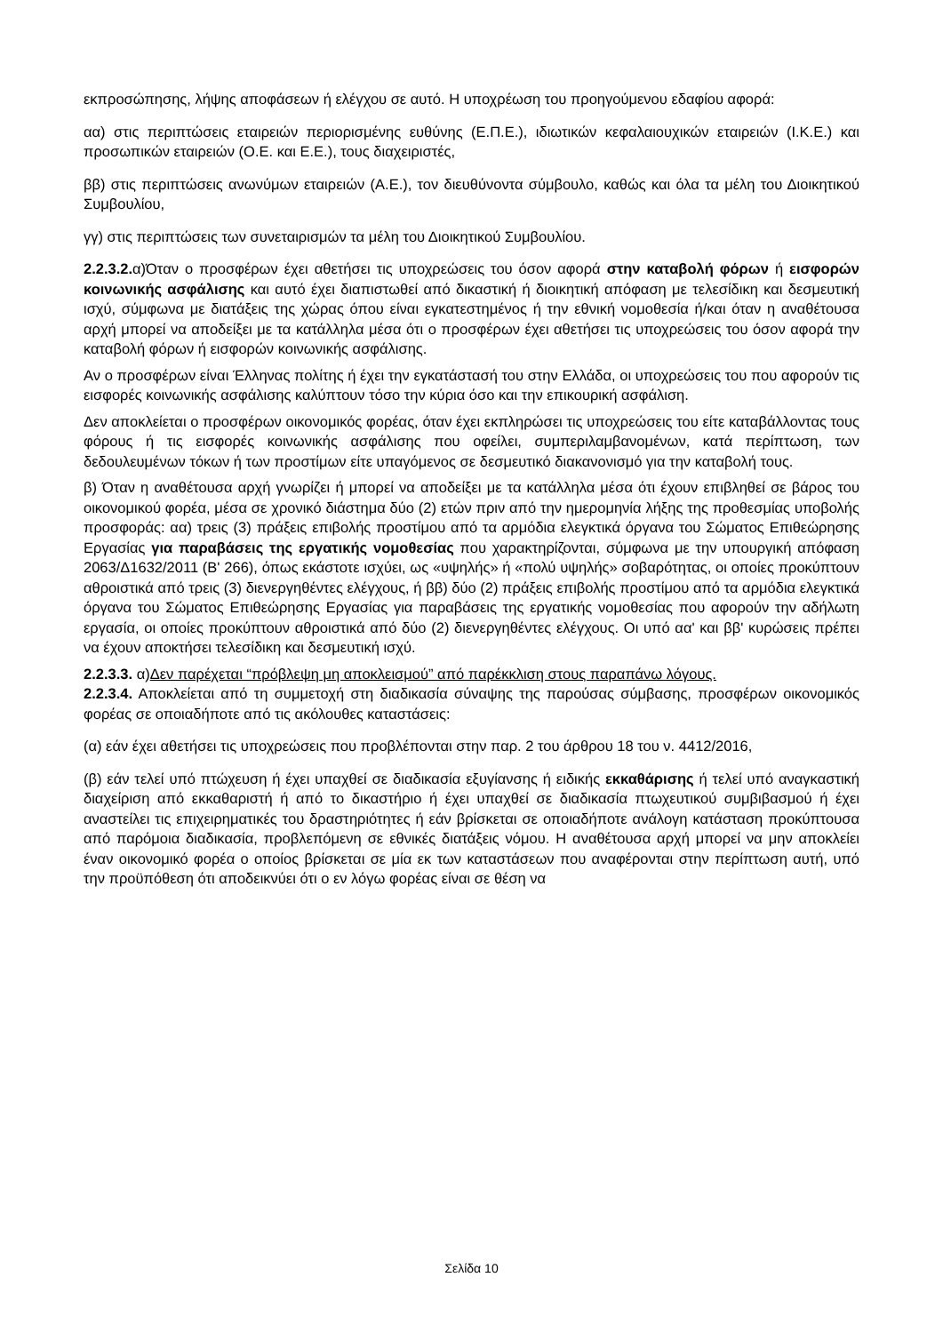εκπροσώπησης, λήψης αποφάσεων ή ελέγχου σε αυτό. Η υποχρέωση του προηγούμενου εδαφίου αφορά:
αα) στις περιπτώσεις εταιρειών περιορισμένης ευθύνης (Ε.Π.Ε.), ιδιωτικών κεφαλαιουχικών εταιρειών (Ι.Κ.Ε.) και προσωπικών εταιρειών (Ο.Ε. και Ε.Ε.), τους διαχειριστές,
ββ) στις περιπτώσεις ανωνύμων εταιρειών (Α.Ε.), τον διευθύνοντα σύμβουλο, καθώς και όλα τα μέλη του Διοικητικού Συμβουλίου,
γγ) στις περιπτώσεις των συνεταιρισμών τα μέλη του Διοικητικού Συμβουλίου.
2.2.3.2. α)Όταν ο προσφέρων έχει αθετήσει τις υποχρεώσεις του όσον αφορά στην καταβολή φόρων ή εισφορών κοινωνικής ασφάλισης και αυτό έχει διαπιστωθεί από δικαστική ή διοικητική απόφαση με τελεσίδικη και δεσμευτική ισχύ, σύμφωνα με διατάξεις της χώρας όπου είναι εγκατεστημένος ή την εθνική νομοθεσία ή/και όταν η αναθέτουσα αρχή μπορεί να αποδείξει με τα κατάλληλα μέσα ότι ο προσφέρων έχει αθετήσει τις υποχρεώσεις του όσον αφορά την καταβολή φόρων ή εισφορών κοινωνικής ασφάλισης.
Αν ο προσφέρων είναι Έλληνας πολίτης ή έχει την εγκατάστασή του στην Ελλάδα, οι υποχρεώσεις του που αφορούν τις εισφορές κοινωνικής ασφάλισης καλύπτουν τόσο την κύρια όσο και την επικουρική ασφάλιση.
Δεν αποκλείεται ο προσφέρων οικονομικός φορέας, όταν έχει εκπληρώσει τις υποχρεώσεις του είτε καταβάλλοντας τους φόρους ή τις εισφορές κοινωνικής ασφάλισης που οφείλει, συμπεριλαμβανομένων, κατά περίπτωση, των δεδουλευμένων τόκων ή των προστίμων είτε υπαγόμενος σε δεσμευτικό διακανονισμό για την καταβολή τους.
β) Όταν η αναθέτουσα αρχή γνωρίζει ή μπορεί να αποδείξει με τα κατάλληλα μέσα ότι έχουν επιβληθεί σε βάρος του οικονομικού φορέα, μέσα σε χρονικό διάστημα δύο (2) ετών πριν από την ημερομηνία λήξης της προθεσμίας υποβολής προσφοράς: αα) τρεις (3) πράξεις επιβολής προστίμου από τα αρμόδια ελεγκτικά όργανα του Σώματος Επιθεώρησης Εργασίας για παραβάσεις της εργατικής νομοθεσίας που χαρακτηρίζονται, σύμφωνα με την υπουργική απόφαση 2063/Δ1632/2011 (Β' 266), όπως εκάστοτε ισχύει, ως «υψηλής» ή «πολύ υψηλής» σοβαρότητας, οι οποίες προκύπτουν αθροιστικά από τρεις (3) διενεργηθέντες ελέγχους, ή ββ) δύο (2) πράξεις επιβολής προστίμου από τα αρμόδια ελεγκτικά όργανα του Σώματος Επιθεώρησης Εργασίας για παραβάσεις της εργατικής νομοθεσίας που αφορούν την αδήλωτη εργασία, οι οποίες προκύπτουν αθροιστικά από δύο (2) διενεργηθέντες ελέγχους. Οι υπό αα' και ββ' κυρώσεις πρέπει να έχουν αποκτήσει τελεσίδικη και δεσμευτική ισχύ.
2.2.3.3. α)Δεν παρέχεται “πρόβλεψη μη αποκλεισμού” από παρέκκλιση στους παραπάνω λόγους.
2.2.3.4. Αποκλείεται από τη συμμετοχή στη διαδικασία σύναψης της παρούσας σύμβασης, προσφέρων οικονομικός φορέας σε οποιαδήποτε από τις ακόλουθες καταστάσεις:
(α) εάν έχει αθετήσει τις υποχρεώσεις που προβλέπονται στην παρ. 2 του άρθρου 18 του ν. 4412/2016,
(β) εάν τελεί υπό πτώχευση ή έχει υπαχθεί σε διαδικασία εξυγίανσης ή ειδικής εκκαθάρισης ή τελεί υπό αναγκαστική διαχείριση από εκκαθαριστή ή από το δικαστήριο ή έχει υπαχθεί σε διαδικασία πτωχευτικού συμβιβασμού ή έχει αναστείλει τις επιχειρηματικές του δραστηριότητες ή εάν βρίσκεται σε οποιαδήποτε ανάλογη κατάσταση προκύπτουσα από παρόμοια διαδικασία, προβλεπόμενη σε εθνικές διατάξεις νόμου. Η αναθέτουσα αρχή μπορεί να μην αποκλείει έναν οικονομικό φορέα ο οποίος βρίσκεται σε μία εκ των καταστάσεων που αναφέρονται στην περίπτωση αυτή, υπό την προϋπόθεση ότι αποδεικνύει ότι ο εν λόγω φορέας είναι σε θέση να
Σελίδα 10